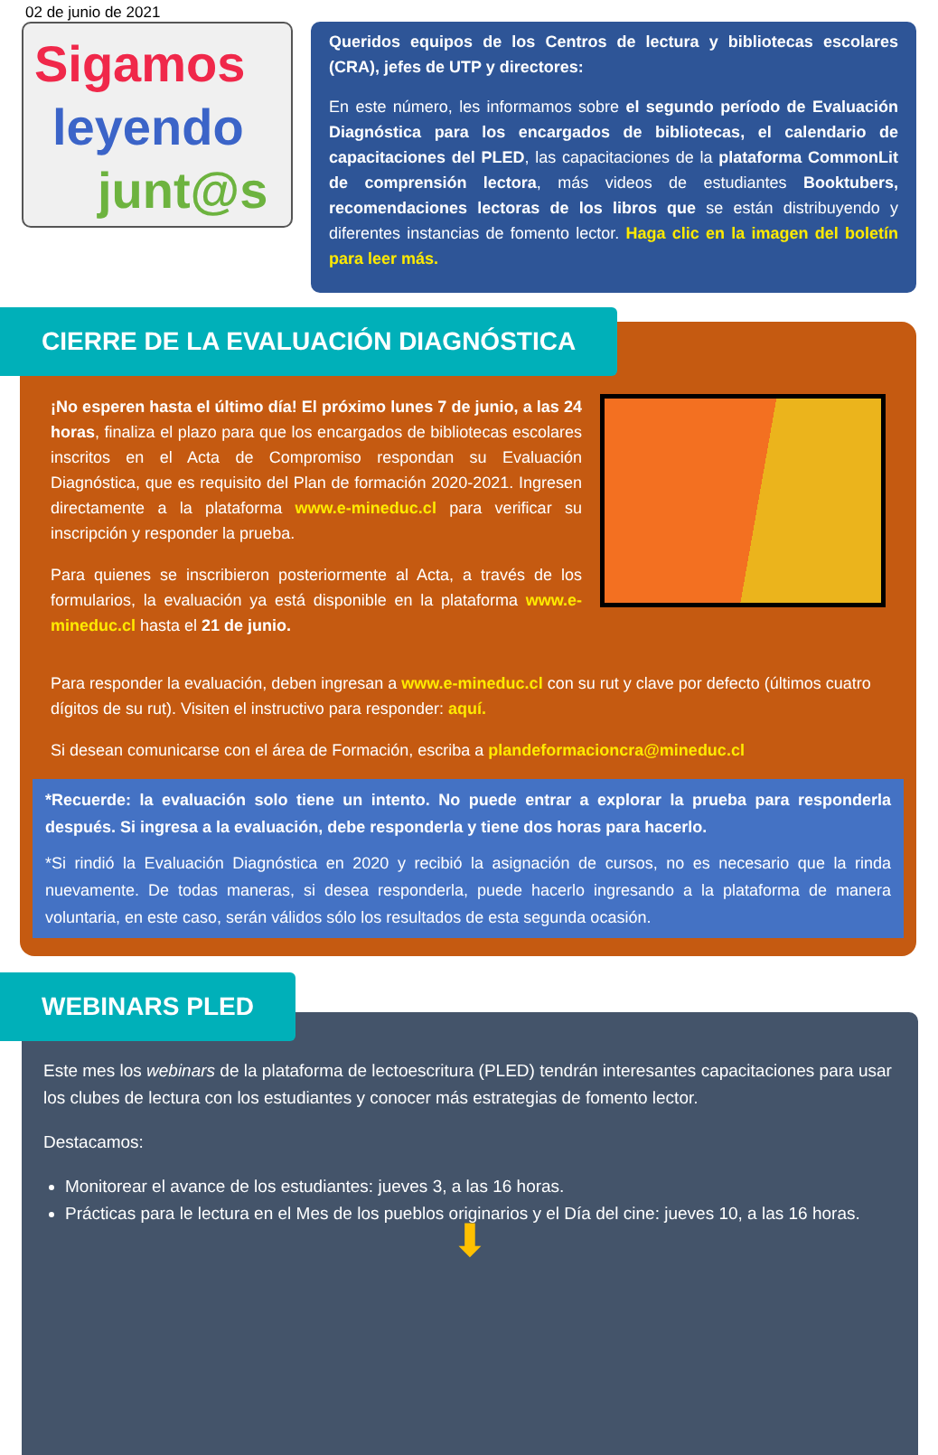02 de junio de 2021
Sigamos
leyendo
junt@s
Queridos equipos de los Centros de lectura y bibliotecas escolares (CRA), jefes de UTP y directores:
En este número, les informamos sobre el segundo período de Evaluación Diagnóstica para los encargados de bibliotecas, el calendario de capacitaciones del PLED, las capacitaciones de la plataforma CommonLit de comprensión lectora, más videos de estudiantes Booktubers, recomendaciones lectoras de los libros que se están distribuyendo y diferentes instancias de fomento lector. Haga clic en la imagen del boletín para leer más.
CIERRE DE LA EVALUACIÓN DIAGNÓSTICA
¡No esperen hasta el último día! El próximo lunes 7 de junio, a las 24 horas, finaliza el plazo para que los encargados de bibliotecas escolares inscritos en el Acta de Compromiso respondan su Evaluación Diagnóstica, que es requisito del Plan de formación 2020-2021. Ingresen directamente a la plataforma www.e-mineduc.cl para verificar su inscripción y responder la prueba.
Para quienes se inscribieron posteriormente al Acta, a través de los formularios, la evaluación ya está disponible en la plataforma www.e-mineduc.cl hasta el 21 de junio.
Para responder la evaluación, deben ingresan a www.e-mineduc.cl con su rut y clave por defecto (últimos cuatro dígitos de su rut). Visiten el instructivo para responder: aquí.
Si desean comunicarse con el área de Formación, escriba a plandeformacioncra@mineduc.cl
*Recuerde: la evaluación solo tiene un intento. No puede entrar a explorar la prueba para responderla después. Si ingresa a la evaluación, debe responderla y tiene dos horas para hacerlo.
*Si rindió la Evaluación Diagnóstica en 2020 y recibió la asignación de cursos, no es necesario que la rinda nuevamente. De todas maneras, si desea responderla, puede hacerlo ingresando a la plataforma de manera voluntaria, en este caso, serán válidos sólo los resultados de esta segunda ocasión.
WEBINARS PLED
Este mes los webinars de la plataforma de lectoescritura (PLED) tendrán interesantes capacitaciones para usar los clubes de lectura con los estudiantes y conocer más estrategias de fomento lector.
Destacamos:
Monitorear el avance de los estudiantes: jueves 3, a las 16 horas.
Prácticas para le lectura en el Mes de los pueblos originarios y el Día del cine: jueves 10, a las 16 horas.
⬇